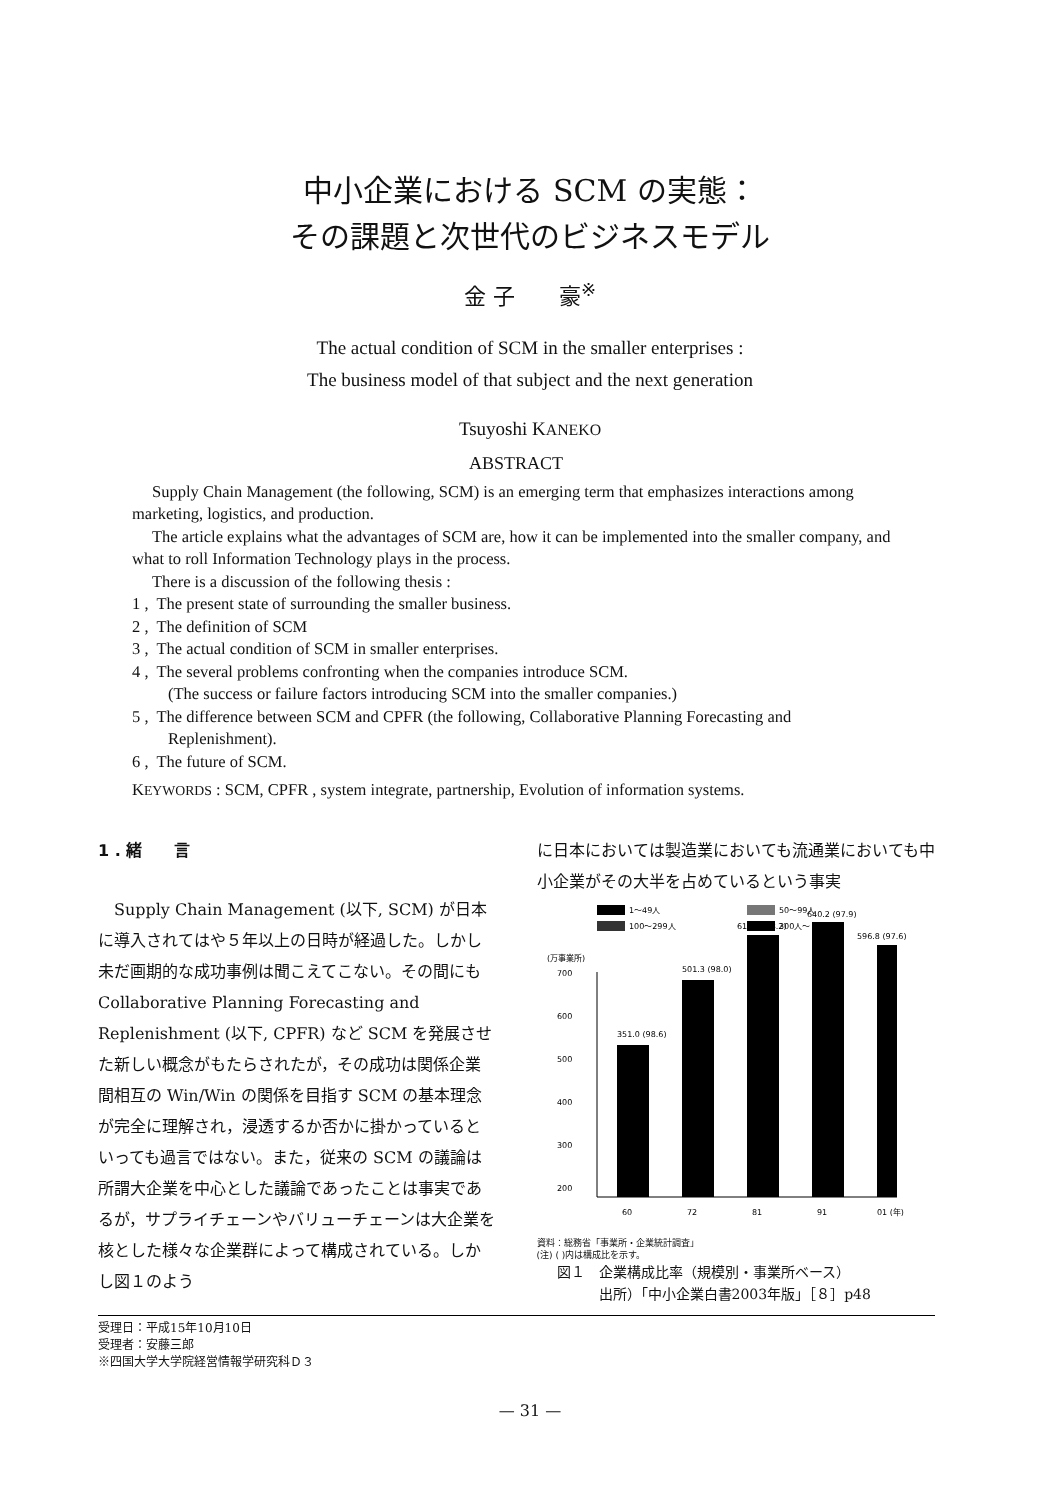中小企業における SCM の実態：
その課題と次世代のビジネスモデル
金 子　　豪<sup>※</sup>
The actual condition of SCM in the smaller enterprises :
The business model of that subject and the next generation
Tsuyoshi KANEKO
ABSTRACT
Supply Chain Management (the following, SCM) is an emerging term that emphasizes interactions among marketing, logistics, and production.
The article explains what the advantages of SCM are, how it can be implemented into the smaller company, and what to roll Information Technology plays in the process.
There is a discussion of the following thesis :
1 , The present state of surrounding the smaller business.
2 , The definition of SCM
3 , The actual condition of SCM in smaller enterprises.
4 , The several problems confronting when the companies introduce SCM.
(The success or failure factors introducing SCM into the smaller companies.)
5 , The difference between SCM and CPFR (the following, Collaborative Planning Forecasting and Replenishment).
6 , The future of SCM.
KEYWORDS : SCM, CPFR , system integrate, partnership, Evolution of information systems.
1 . 緒　　言
Supply Chain Management (以下, SCM) が日本に導入されてはや５年以上の日時が経過した。しかし未だ画期的な成功事例は聞こえてこない。その間にも Collaborative Planning Forecasting and Replenishment (以下, CPFR) など SCM を発展させた新しい概念がもたらされたが，その成功は関係企業間相互の Win/Win の関係を目指す SCM の基本理念が完全に理解され，浸透するか否かに掛かっているといっても過言ではない。また，従来の SCM の議論は所謂大企業を中心とした議論であったことは事実であるが，サプライチェーンやバリューチェーンは大企業を核とした様々な企業群によって構成されている。しかし図１のよう
に日本においては製造業においても流通業においても中小企業がその大半を占めているという事実
1〜49人
50〜99人
100〜299人
300人〜
(万事業所)
700
600
500
400
300
200
351.0 (98.6)
501.3 (98.0)
615.9 (98.2)
640.2 (97.9)
596.8 (97.6)
60
72
81
91
01 (年)
資料：総務省「事業所・企業統計調査」
(注) ( )内は構成比を示す。
図１　企業構成比率（規模別・事業所ベース）
　　　出所）「中小企業白書2003年版」［８］p48
受理日：平成15年10月10日
受理者：安藤三郎
※四国大学大学院経営情報学研究科Ｄ３
— 31 —